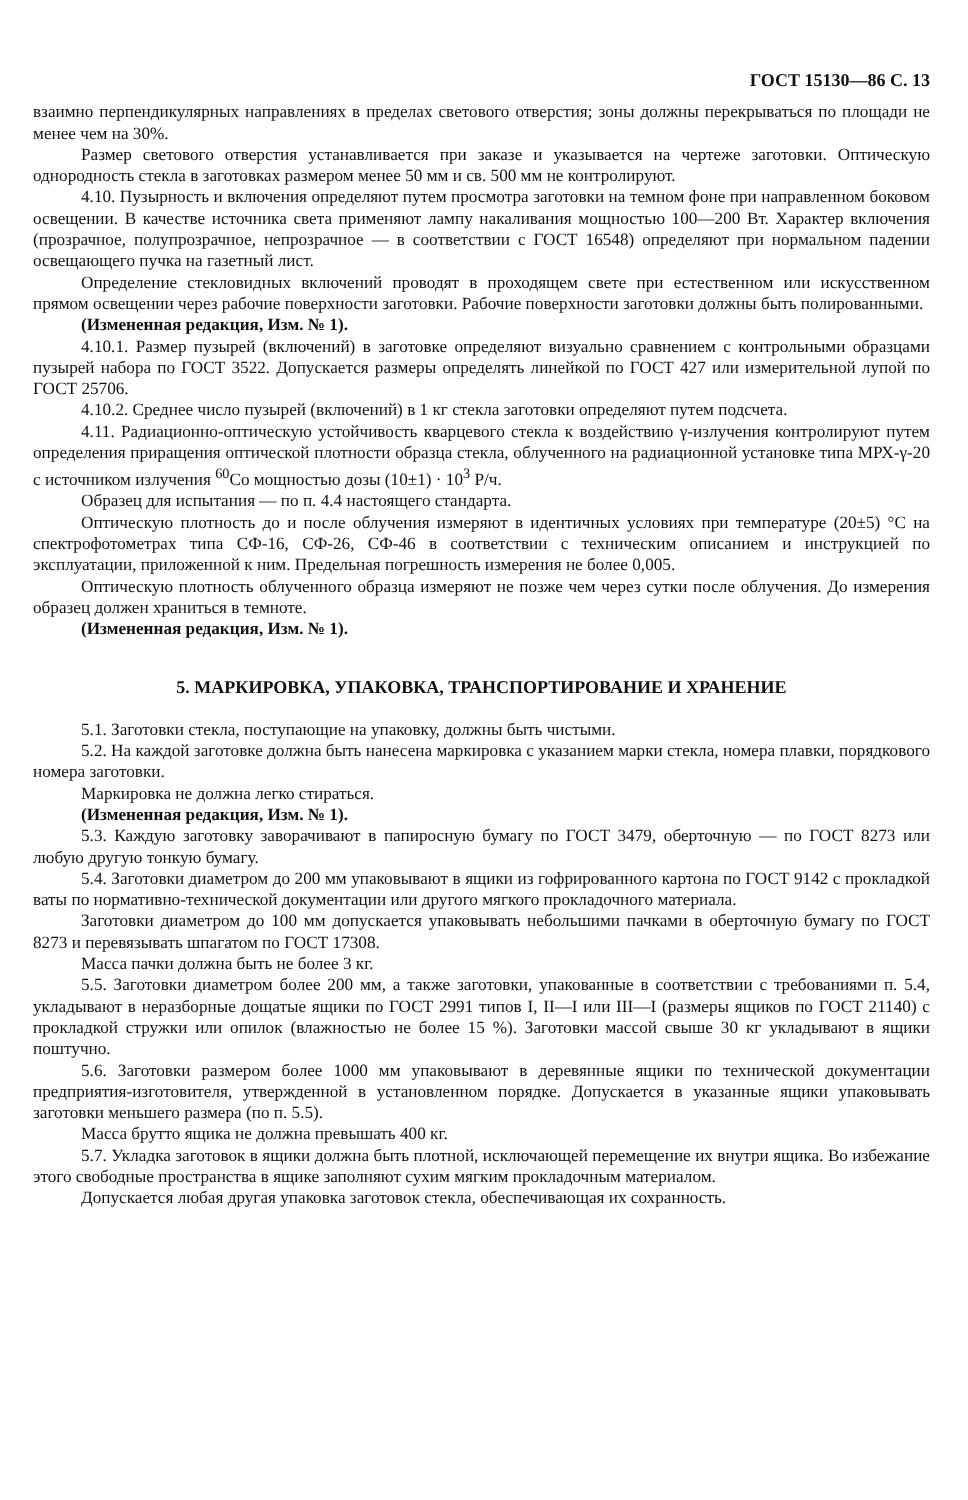ГОСТ 15130—86 С. 13
взаимно перпендикулярных направлениях в пределах светового отверстия; зоны должны перекрываться по площади не менее чем на 30%.
Размер светового отверстия устанавливается при заказе и указывается на чертеже заготовки. Оптическую однородность стекла в заготовках размером менее 50 мм и св. 500 мм не контролируют.
4.10. Пузырность и включения определяют путем просмотра заготовки на темном фоне при направленном боковом освещении. В качестве источника света применяют лампу накаливания мощностью 100—200 Вт. Характер включения (прозрачное, полупрозрачное, непрозрачное — в соответствии с ГОСТ 16548) определяют при нормальном падении освещающего пучка на газетный лист.
Определение стекловидных включений проводят в проходящем свете при естественном или искусственном прямом освещении через рабочие поверхности заготовки. Рабочие поверхности заготовки должны быть полированными.
(Измененная редакция, Изм. № 1).
4.10.1. Размер пузырей (включений) в заготовке определяют визуально сравнением с контрольными образцами пузырей набора по ГОСТ 3522. Допускается размеры определять линейкой по ГОСТ 427 или измерительной лупой по ГОСТ 25706.
4.10.2. Среднее число пузырей (включений) в 1 кг стекла заготовки определяют путем подсчета.
4.11. Радиационно-оптическую устойчивость кварцевого стекла к воздействию γ-излучения контролируют путем определения приращения оптической плотности образца стекла, облученного на радиационной установке типа МРХ-γ-20 с источником излучения <sup>60</sup>Со мощностью дозы (10±1) · 10<sup>3</sup> Р/ч.
Образец для испытания — по п. 4.4 настоящего стандарта.
Оптическую плотность до и после облучения измеряют в идентичных условиях при температуре (20±5) °С на спектрофотометрах типа СФ-16, СФ-26, СФ-46 в соответствии с техническим описанием и инструкцией по эксплуатации, приложенной к ним. Предельная погрешность измерения не более 0,005.
Оптическую плотность облученного образца измеряют не позже чем через сутки после облучения. До измерения образец должен храниться в темноте.
(Измененная редакция, Изм. № 1).
5. МАРКИРОВКА, УПАКОВКА, ТРАНСПОРТИРОВАНИЕ И ХРАНЕНИЕ
5.1. Заготовки стекла, поступающие на упаковку, должны быть чистыми.
5.2. На каждой заготовке должна быть нанесена маркировка с указанием марки стекла, номера плавки, порядкового номера заготовки.
Маркировка не должна легко стираться.
(Измененная редакция, Изм. № 1).
5.3. Каждую заготовку заворачивают в папиросную бумагу по ГОСТ 3479, оберточную — по ГОСТ 8273 или любую другую тонкую бумагу.
5.4. Заготовки диаметром до 200 мм упаковывают в ящики из гофрированного картона по ГОСТ 9142 с прокладкой ваты по нормативно-технической документации или другого мягкого прокладочного материала.
Заготовки диаметром до 100 мм допускается упаковывать небольшими пачками в оберточную бумагу по ГОСТ 8273 и перевязывать шпагатом по ГОСТ 17308.
Масса пачки должна быть не более 3 кг.
5.5. Заготовки диаметром более 200 мм, а также заготовки, упакованные в соответствии с требованиями п. 5.4, укладывают в неразборные дощатые ящики по ГОСТ 2991 типов I, II—I или III—I (размеры ящиков по ГОСТ 21140) с прокладкой стружки или опилок (влажностью не более 15 %). Заготовки массой свыше 30 кг укладывают в ящики поштучно.
5.6. Заготовки размером более 1000 мм упаковывают в деревянные ящики по технической документации предприятия-изготовителя, утвержденной в установленном порядке. Допускается в указанные ящики упаковывать заготовки меньшего размера (по п. 5.5).
Масса брутто ящика не должна превышать 400 кг.
5.7. Укладка заготовок в ящики должна быть плотной, исключающей перемещение их внутри ящика. Во избежание этого свободные пространства в ящике заполняют сухим мягким прокладочным материалом.
Допускается любая другая упаковка заготовок стекла, обеспечивающая их сохранность.